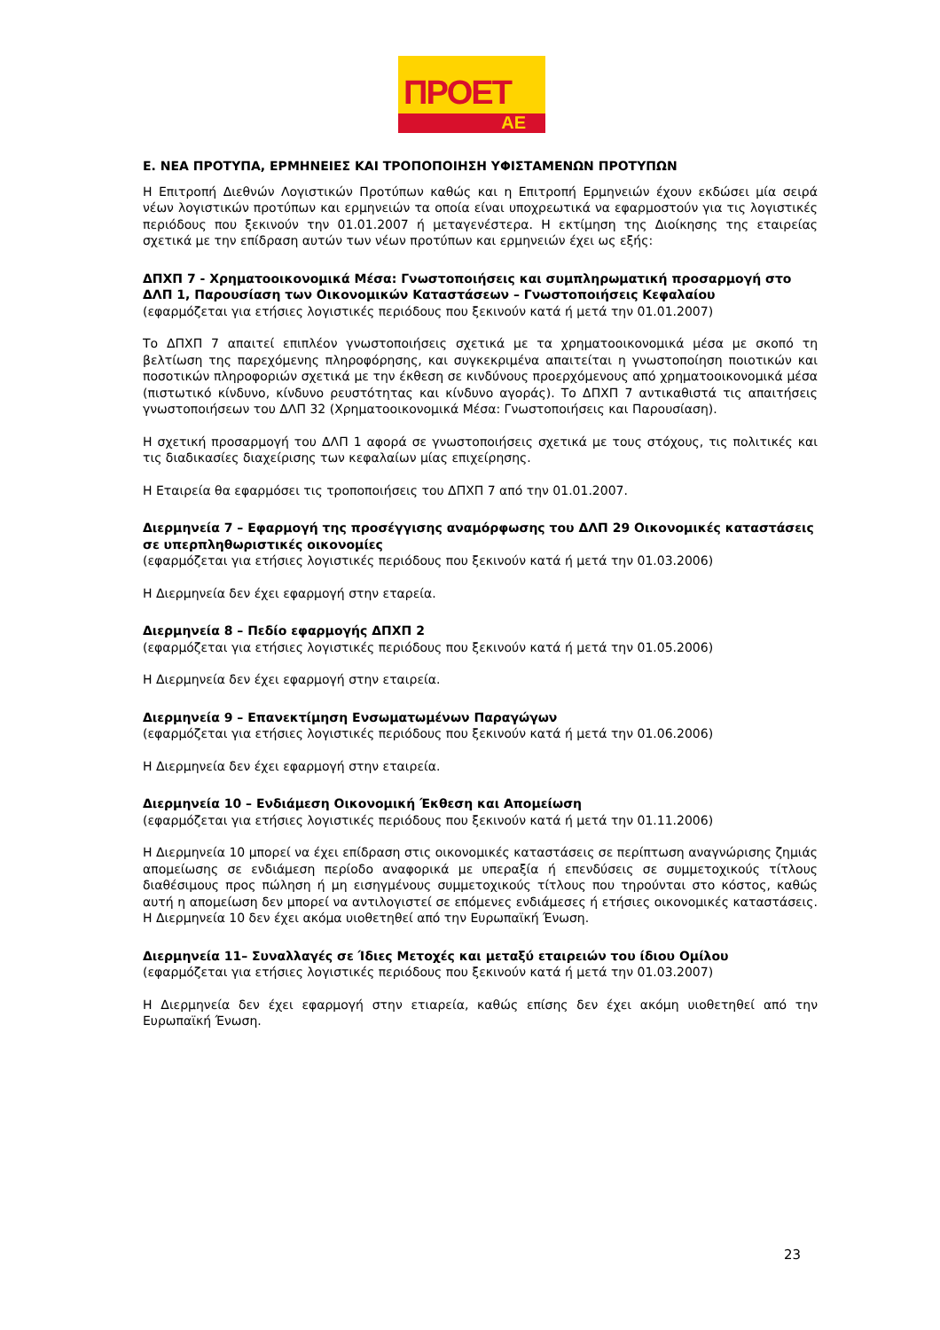ΠΡΟΕΤ
ΑΕ
Ε. ΝΕΑ ΠΡΟΤΥΠΑ, ΕΡΜΗΝΕΙΕΣ ΚΑΙ ΤΡΟΠΟΠΟΙΗΣΗ ΥΦΙΣΤΑΜΕΝΩΝ ΠΡΟΤΥΠΩΝ
Η Επιτροπή Διεθνών Λογιστικών Προτύπων καθώς και η Επιτροπή Ερμηνειών έχουν εκδώσει μία σειρά νέων λογιστικών προτύπων και ερμηνειών τα οποία είναι υποχρεωτικά να εφαρμοστούν για τις λογιστικές περιόδους που ξεκινούν την 01.01.2007 ή μεταγενέστερα. Η εκτίμηση της Διοίκησης της εταιρείας σχετικά με την επίδραση αυτών των νέων προτύπων και ερμηνειών έχει ως εξής:
ΔΠΧΠ 7 - Χρηματοοικονομικά Μέσα: Γνωστοποιήσεις και συμπληρωματική προσαρμογή στο ΔΛΠ 1, Παρουσίαση των Οικονομικών Καταστάσεων – Γνωστοποιήσεις Κεφαλαίου
(εφαρμόζεται για ετήσιες λογιστικές περιόδους που ξεκινούν κατά ή μετά την 01.01.2007)
Το ΔΠΧΠ 7 απαιτεί επιπλέον γνωστοποιήσεις σχετικά με τα χρηματοοικονομικά μέσα με σκοπό τη βελτίωση της παρεχόμενης πληροφόρησης, και συγκεκριμένα απαιτείται η γνωστοποίηση ποιοτικών και ποσοτικών πληροφοριών σχετικά με την έκθεση σε κινδύνους προερχόμενους από χρηματοοικονομικά μέσα (πιστωτικό κίνδυνο, κίνδυνο ρευστότητας και κίνδυνο αγοράς). Το ΔΠΧΠ 7 αντικαθιστά τις απαιτήσεις γνωστοποιήσεων του ΔΛΠ 32 (Χρηματοοικονομικά Μέσα: Γνωστοποιήσεις και Παρουσίαση).
Η σχετική προσαρμογή του ΔΛΠ 1 αφορά σε γνωστοποιήσεις σχετικά με τους στόχους, τις πολιτικές και τις διαδικασίες διαχείρισης των κεφαλαίων μίας επιχείρησης.
Η Εταιρεία θα εφαρμόσει τις τροποποιήσεις του ΔΠΧΠ 7 από την 01.01.2007.
Διερμηνεία 7 – Εφαρμογή της προσέγγισης αναμόρφωσης του ΔΛΠ 29 Οικονομικές καταστάσεις σε υπερπληθωριστικές οικονομίες
(εφαρμόζεται για ετήσιες λογιστικές περιόδους που ξεκινούν κατά ή μετά την 01.03.2006)
Η Διερμηνεία δεν έχει εφαρμογή στην εταρεία.
Διερμηνεία 8 – Πεδίο εφαρμογής ΔΠΧΠ 2
(εφαρμόζεται για ετήσιες λογιστικές περιόδους που ξεκινούν κατά ή μετά την 01.05.2006)
Η Διερμηνεία δεν έχει εφαρμογή στην εταιρεία.
Διερμηνεία 9 – Επανεκτίμηση Ενσωματωμένων Παραγώγων
(εφαρμόζεται για ετήσιες λογιστικές περιόδους που ξεκινούν κατά ή μετά την 01.06.2006)
Η Διερμηνεία δεν έχει εφαρμογή στην εταιρεία.
Διερμηνεία 10 – Ενδιάμεση Οικονομική Έκθεση και Απομείωση
(εφαρμόζεται για ετήσιες λογιστικές περιόδους που ξεκινούν κατά ή μετά την 01.11.2006)
Η Διερμηνεία 10 μπορεί να έχει επίδραση στις οικονομικές καταστάσεις σε περίπτωση αναγνώρισης ζημιάς απομείωσης σε ενδιάμεση περίοδο αναφορικά με υπεραξία ή επενδύσεις σε συμμετοχικούς τίτλους διαθέσιμους προς πώληση ή μη εισηγμένους συμμετοχικούς τίτλους που τηρούνται στο κόστος, καθώς αυτή η απομείωση δεν μπορεί να αντιλογιστεί σε επόμενες ενδιάμεσες ή ετήσιες οικονομικές καταστάσεις. Η Διερμηνεία 10 δεν έχει ακόμα υιοθετηθεί από την Ευρωπαϊκή Ένωση.
Διερμηνεία 11– Συναλλαγές σε Ίδιες Μετοχές και μεταξύ εταιρειών του ίδιου Ομίλου
(εφαρμόζεται για ετήσιες λογιστικές περιόδους που ξεκινούν κατά ή μετά την 01.03.2007)
Η Διερμηνεία δεν έχει εφαρμογή στην ετιαρεία, καθώς επίσης δεν έχει ακόμη υιοθετηθεί από την Ευρωπαϊκή Ένωση.
23